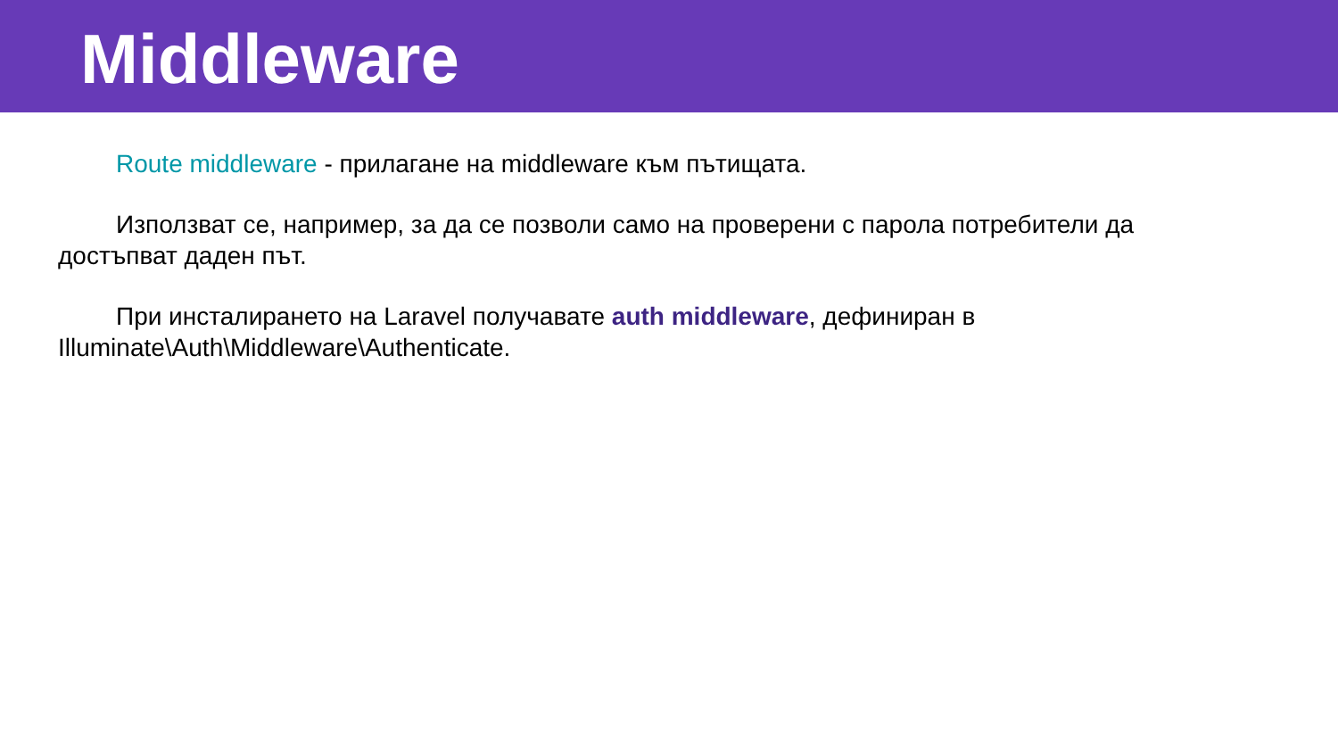Middleware
Route middleware - прилагане на middleware към пътищата.
Използват се, например, за да се позволи само на проверени с парола потребители да достъпват даден път.
При инсталирането на Laravel получавате auth middleware, дефиниран в Illuminate\Auth\Middleware\Authenticate.